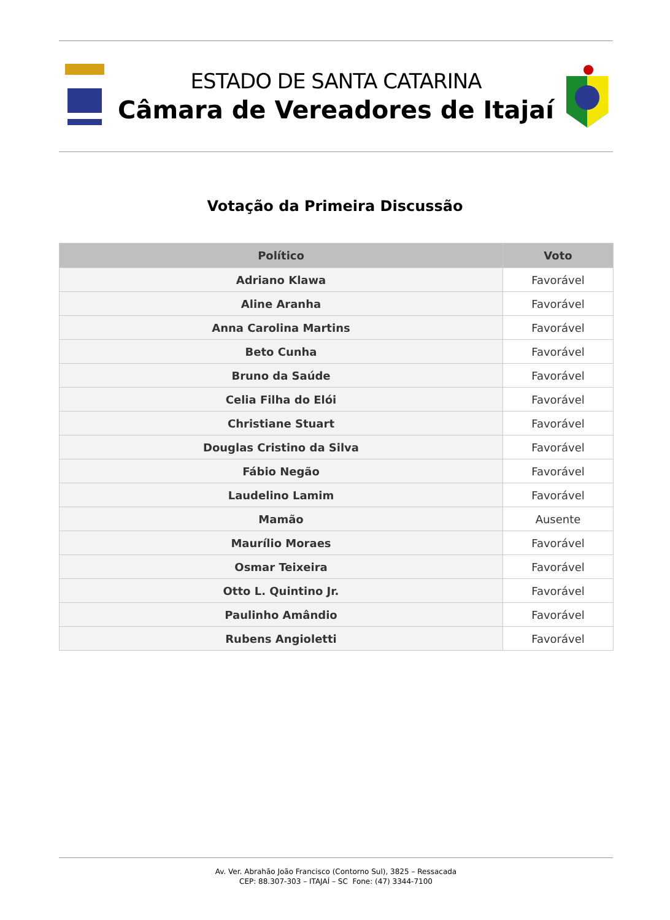ESTADO DE SANTA CATARINA
Câmara de Vereadores de Itajaí
Votação da Primeira Discussão
| Político | Voto |
| --- | --- |
| Adriano Klawa | Favorável |
| Aline Aranha | Favorável |
| Anna Carolina Martins | Favorável |
| Beto Cunha | Favorável |
| Bruno da Saúde | Favorável |
| Celia Filha do Elói | Favorável |
| Christiane Stuart | Favorável |
| Douglas Cristino da Silva | Favorável |
| Fábio Negão | Favorável |
| Laudelino Lamim | Favorável |
| Mamão | Ausente |
| Maurílio Moraes | Favorável |
| Osmar Teixeira | Favorável |
| Otto L. Quintino Jr. | Favorável |
| Paulinho Amândio | Favorável |
| Rubens Angioletti | Favorável |
Av. Ver. Abrahão João Francisco (Contorno Sul), 3825 – Ressacada
CEP: 88.307-303 – ITAJAÍ – SC Fone: (47) 3344-7100